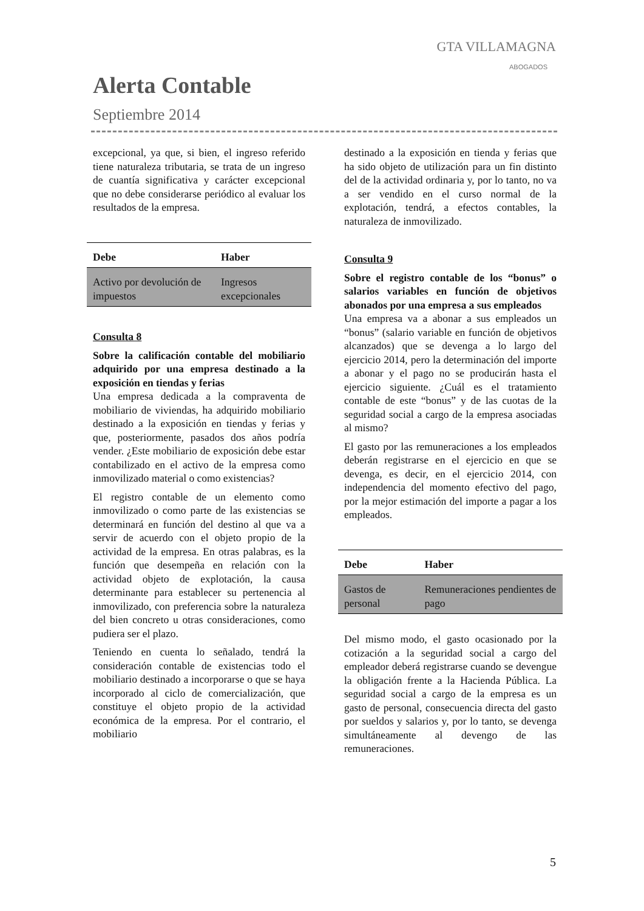GTA VILLAMAGNA
ABOGADOS
Alerta Contable
Septiembre 2014
excepcional, ya que, si bien, el ingreso referido tiene naturaleza tributaria, se trata de un ingreso de cuantía significativa y carácter excepcional que no debe considerarse periódico al evaluar los resultados de la empresa.
| Debe | Haber |
| --- | --- |
| Activo por devolución de impuestos | Ingresos excepcionales |
Consulta 8
Sobre la calificación contable del mobiliario adquirido por una empresa destinado a la exposición en tiendas y ferias
Una empresa dedicada a la compraventa de mobiliario de viviendas, ha adquirido mobiliario destinado a la exposición en tiendas y ferias y que, posteriormente, pasados dos años podría vender. ¿Este mobiliario de exposición debe estar contabilizado en el activo de la empresa como inmovilizado material o como existencias?
El registro contable de un elemento como inmovilizado o como parte de las existencias se determinará en función del destino al que va a servir de acuerdo con el objeto propio de la actividad de la empresa. En otras palabras, es la función que desempeña en relación con la actividad objeto de explotación, la causa determinante para establecer su pertenencia al inmovilizado, con preferencia sobre la naturaleza del bien concreto u otras consideraciones, como pudiera ser el plazo.
Teniendo en cuenta lo señalado, tendrá la consideración contable de existencias todo el mobiliario destinado a incorporarse o que se haya incorporado al ciclo de comercialización, que constituye el objeto propio de la actividad económica de la empresa. Por el contrario, el mobiliario
destinado a la exposición en tienda y ferias que ha sido objeto de utilización para un fin distinto del de la actividad ordinaria y, por lo tanto, no va a ser vendido en el curso normal de la explotación, tendrá, a efectos contables, la naturaleza de inmovilizado.
Consulta 9
Sobre el registro contable de los “bonus” o salarios variables en función de objetivos abonados por una empresa a sus empleados
Una empresa va a abonar a sus empleados un “bonus” (salario variable en función de objetivos alcanzados) que se devenga a lo largo del ejercicio 2014, pero la determinación del importe a abonar y el pago no se producirán hasta el ejercicio siguiente. ¿Cuál es el tratamiento contable de este “bonus” y de las cuotas de la seguridad social a cargo de la empresa asociadas al mismo?
El gasto por las remuneraciones a los empleados deberán registrarse en el ejercicio en que se devenga, es decir, en el ejercicio 2014, con independencia del momento efectivo del pago, por la mejor estimación del importe a pagar a los empleados.
| Debe | Haber |
| --- | --- |
| Gastos de personal | Remuneraciones pendientes de pago |
Del mismo modo, el gasto ocasionado por la cotización a la seguridad social a cargo del empleador deberá registrarse cuando se devengue la obligación frente a la Hacienda Pública. La seguridad social a cargo de la empresa es un gasto de personal, consecuencia directa del gasto por sueldos y salarios y, por lo tanto, se devenga simultáneamente al devengo de las remuneraciones.
5